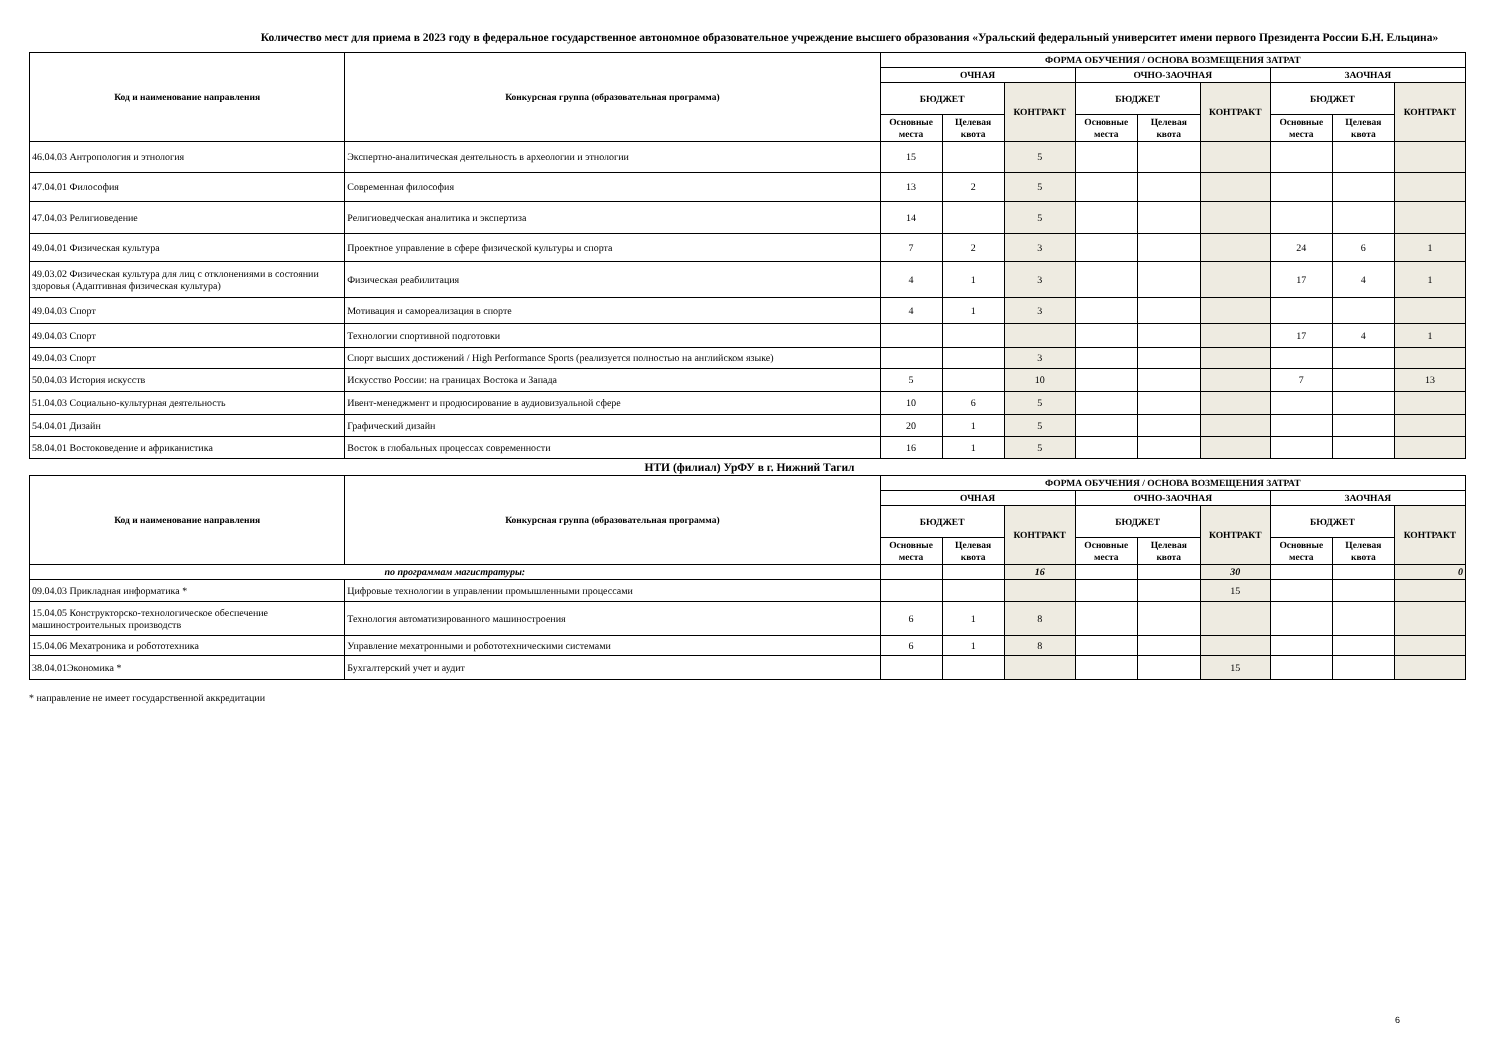Количество мест для приема в 2023 году в федеральное государственное автономное образовательное учреждение высшего образования «Уральский федеральный университет имени первого Президента России Б.Н. Ельцина»
| Код и наименование направления | Конкурсная группа (образовательная программа) | ФОРМА ОБУЧЕНИЯ / ОСНОВА ВОЗМЕЩЕНИЯ ЗАТРАТ | | | | | | | | |
| --- | --- | --- | --- | --- | --- | --- | --- | --- | --- | --- |
| | | ОЧНАЯ | | | ОЧНО-ЗАОЧНАЯ | | | ЗАОЧНАЯ | | |
| | | БЮДЖЕТ | | КОНТРАКТ | БЮДЖЕТ | | КОНТРАКТ | БЮДЖЕТ | | КОНТРАКТ |
| | | Основные места | Целевая квота | | Основные места | Целевая квота | | Основные места | Целевая квота | |
| 46.04.03 Антропология и этнология | Экспертно-аналитическая деятельность в археологии и этнологии | 15 | | 5 | | | | | | |
| 47.04.01 Философия | Современная философия | 13 | 2 | 5 | | | | | | |
| 47.04.03 Религиоведение | Религиоведческая аналитика и экспертиза | 14 | | 5 | | | | | | |
| 49.04.01 Физическая культура | Проектное управление в сфере физической культуры и спорта | 7 | 2 | 3 | | | | 24 | 6 | 1 |
| 49.03.02 Физическая культура для лиц с отклонениями в состоянии здоровья (Адаптивная физическая культура) | Физическая реабилитация | 4 | 1 | 3 | | | | 17 | 4 | 1 |
| 49.04.03 Спорт | Мотивация и самореализация в спорте | 4 | 1 | 3 | | | | | | |
| 49.04.03 Спорт | Технологии спортивной подготовки | | | | | | | 17 | 4 | 1 |
| 49.04.03 Спорт | Спорт высших достижений / High Performance Sports (реализуется полностью на английском языке) | | | 3 | | | | | | |
| 50.04.03 История искусств | Искусство России: на границах Востока и Запада | 5 | | 10 | | | | 7 | | 13 |
| 51.04.03 Социально-культурная деятельность | Ивент-менеджмент и продюсирование в аудиовизуальной сфере | 10 | 6 | 5 | | | | | | |
| 54.04.01 Дизайн | Графический дизайн | 20 | 1 | 5 | | | | | | |
| 58.04.01 Востоковедение и африканистика | Восток в глобальных процессах современности | 16 | 1 | 5 | | | | | | |
НТИ (филиал) УрФУ в г. Нижний Тагил
| Код и наименование направления | Конкурсная группа (образовательная программа) | ФОРМА ОБУЧЕНИЯ / ОСНОВА ВОЗМЕЩЕНИЯ ЗАТРАТ | | | | | | | | |
| --- | --- | --- | --- | --- | --- | --- | --- | --- | --- | --- |
| | | ОЧНАЯ | | | ОЧНО-ЗАОЧНАЯ | | | ЗАОЧНАЯ | | |
| | | БЮДЖЕТ | | КОНТРАКТ | БЮДЖЕТ | | КОНТРАКТ | БЮДЖЕТ | | КОНТРАКТ |
| | | Основные места | Целевая квота | | Основные места | Целевая квота | | Основные места | Целевая квота | |
| по программам магистратуры: | | | | 16 | | | 30 | | | 0 |
| 09.04.03 Прикладная информатика * | Цифровые технологии в управлении промышленными процессами | | | | | | 15 | | | |
| 15.04.05 Конструкторско-технологическое обеспечение машиностроительных производств | Технология автоматизированного машиностроения | 6 | 1 | 8 | | | | | | |
| 15.04.06 Мехатроника и робототехника | Управление мехатронными и робототехническими системами | 6 | 1 | 8 | | | | | | |
| 38.04.01Экономика * | Бухгалтерский учет и аудит | | | | | | 15 | | | |
* направление не имеет государственной аккредитации
6